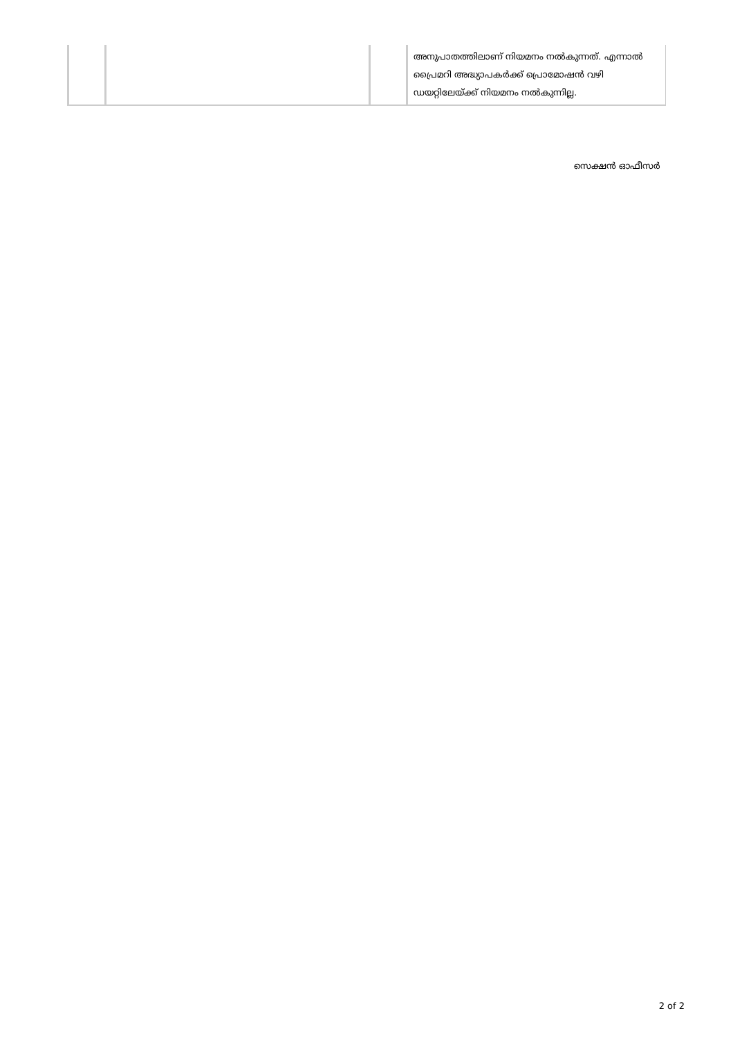| | | | അനുപാതത്തിലാണ് നിയമനം നൽകുന്നത്. എന്നാൽ പ്രൈമറി അദ്ധ്യാപകർക്ക് പ്രൊമോഷൻ വഴി ഡയറ്റിലേയ്ക്ക് നിയമനം നൽകുന്നില്ല. |
സെക്ഷൻ ഓഫീസർ
2 of 2